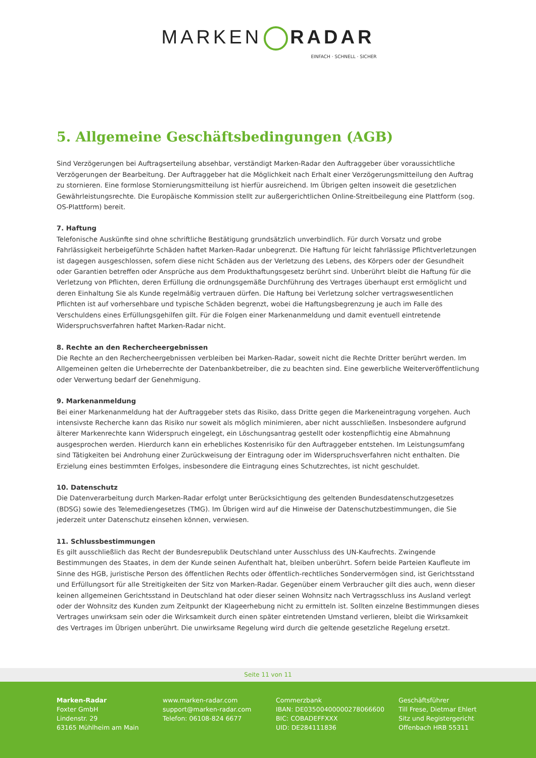MARKEN RADAR
EINFACH · SCHNELL · SICHER
5. Allgemeine Geschäftsbedingungen (AGB)
Sind Verzögerungen bei Auftragserteilung absehbar, verständigt Marken-Radar den Auftraggeber über voraussichtliche Verzögerungen der Bearbeitung. Der Auftraggeber hat die Möglichkeit nach Erhalt einer Verzögerungsmitteilung den Auftrag zu stornieren. Eine formlose Stornierungsmitteilung ist hierfür ausreichend. Im Übrigen gelten insoweit die gesetzlichen Gewährleistungsrechte. Die Europäische Kommission stellt zur außergerichtlichen Online-Streitbeilegung eine Plattform (sog. OS-Plattform) bereit.
7. Haftung
Telefonische Auskünfte sind ohne schriftliche Bestätigung grundsätzlich unverbindlich. Für durch Vorsatz und grobe Fahrlässigkeit herbeigeführte Schäden haftet Marken-Radar unbegrenzt. Die Haftung für leicht fahrlässige Pflichtverletzungen ist dagegen ausgeschlossen, sofern diese nicht Schäden aus der Verletzung des Lebens, des Körpers oder der Gesundheit oder Garantien betreffen oder Ansprüche aus dem Produkthaftungsgesetz berührt sind. Unberührt bleibt die Haftung für die Verletzung von Pflichten, deren Erfüllung die ordnungsgemäße Durchführung des Vertrages überhaupt erst ermöglicht und deren Einhaltung Sie als Kunde regelmäßig vertrauen dürfen. Die Haftung bei Verletzung solcher vertragswesentlichen Pflichten ist auf vorhersehbare und typische Schäden begrenzt, wobei die Haftungsbegrenzung je auch im Falle des Verschuldens eines Erfüllungsgehilfen gilt. Für die Folgen einer Markenanmeldung und damit eventuell eintretende Widerspruchsverfahren haftet Marken-Radar nicht.
8. Rechte an den Rechercheergebnissen
Die Rechte an den Rechercheergebnissen verbleiben bei Marken-Radar, soweit nicht die Rechte Dritter berührt werden. Im Allgemeinen gelten die Urheberrechte der Datenbankbetreiber, die zu beachten sind. Eine gewerbliche Weiterveröffentlichung oder Verwertung bedarf der Genehmigung.
9. Markenanmeldung
Bei einer Markenanmeldung hat der Auftraggeber stets das Risiko, dass Dritte gegen die Markeneintragung vorgehen. Auch intensivste Recherche kann das Risiko nur soweit als möglich minimieren, aber nicht ausschließen. Insbesondere aufgrund älterer Markenrechte kann Widerspruch eingelegt, ein Löschungsantrag gestellt oder kostenpflichtig eine Abmahnung ausgesprochen werden. Hierdurch kann ein erhebliches Kostenrisiko für den Auftraggeber entstehen. Im Leistungsumfang sind Tätigkeiten bei Androhung einer Zurückweisung der Eintragung oder im Widerspruchsverfahren nicht enthalten. Die Erzielung eines bestimmten Erfolges, insbesondere die Eintragung eines Schutzrechtes, ist nicht geschuldet.
10. Datenschutz
Die Datenverarbeitung durch Marken-Radar erfolgt unter Berücksichtigung des geltenden Bundesdatenschutzgesetzes (BDSG) sowie des Telemediengesetzes (TMG). Im Übrigen wird auf die Hinweise der Datenschutzbestimmungen, die Sie jederzeit unter Datenschutz einsehen können, verwiesen.
11. Schlussbestimmungen
Es gilt ausschließlich das Recht der Bundesrepublik Deutschland unter Ausschluss des UN-Kaufrechts. Zwingende Bestimmungen des Staates, in dem der Kunde seinen Aufenthalt hat, bleiben unberührt. Sofern beide Parteien Kaufleute im Sinne des HGB, juristische Person des öffentlichen Rechts oder öffentlich-rechtliches Sondervermögen sind, ist Gerichtsstand und Erfüllungsort für alle Streitigkeiten der Sitz von Marken-Radar. Gegenüber einem Verbraucher gilt dies auch, wenn dieser keinen allgemeinen Gerichtsstand in Deutschland hat oder dieser seinen Wohnsitz nach Vertragsschluss ins Ausland verlegt oder der Wohnsitz des Kunden zum Zeitpunkt der Klageerhebung nicht zu ermitteln ist. Sollten einzelne Bestimmungen dieses Vertrages unwirksam sein oder die Wirksamkeit durch einen später eintretenden Umstand verlieren, bleibt die Wirksamkeit des Vertrages im Übrigen unberührt. Die unwirksame Regelung wird durch die geltende gesetzliche Regelung ersetzt.
Seite 11 von 11
Marken-Radar
Foxter GmbH
Lindenstr. 29
63165 Mühlheim am Main
www.marken-radar.com
support@marken-radar.com
Telefon: 06108-824 6677
Commerzbank
IBAN: DE03500400000278066600
BIC: COBADEFFXXX
UID: DE284111836
Geschäftsführer
Till Frese, Dietmar Ehlert
Sitz und Registergericht
Offenbach HRB 55311